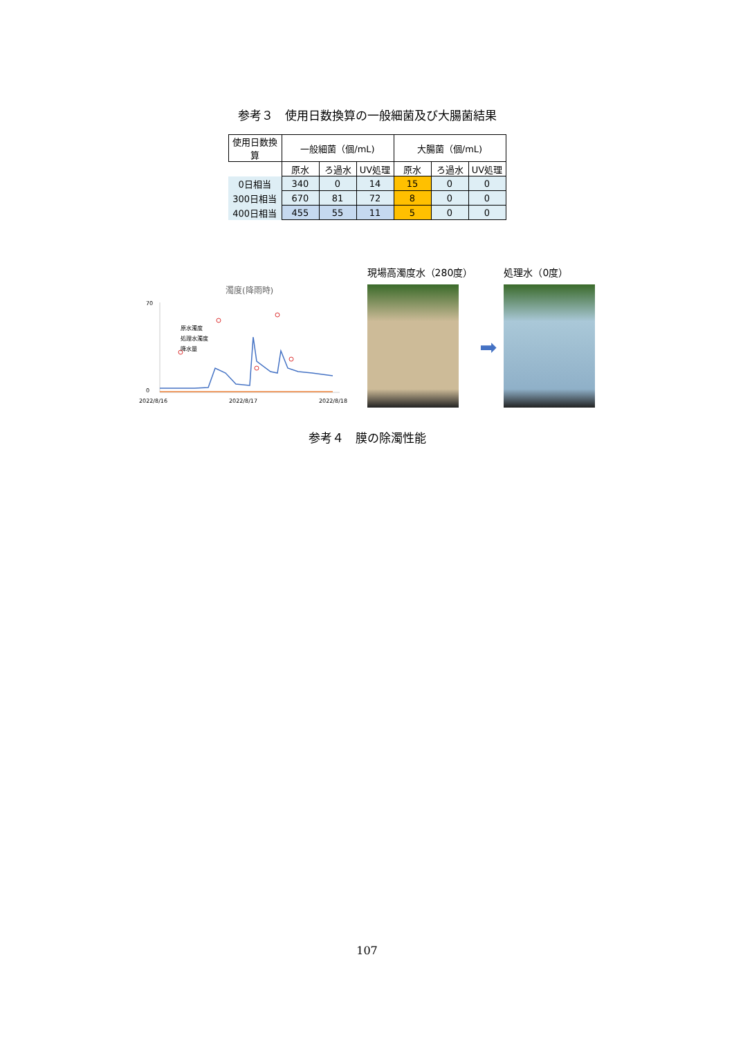参考３　使用日数換算の一般細菌及び大腸菌結果
| 使用日数換算 | 一般細菌（個/mL) | | | 大腸菌（個/mL) | | |
| --- | --- | --- | --- | --- | --- | --- |
| | 原水 | ろ過水 | UV処理 | 原水 | ろ過水 | UV処理 |
| 0日相当 | 340 | 0 | 14 | 15 | 0 | 0 |
| 300日相当 | 670 | 81 | 72 | 8 | 0 | 0 |
| 400日相当 | 455 | 55 | 11 | 5 | 0 | 0 |
濁度(降雨時)
70
0
原水濁度
処理水濁度
降水量
2022/8/16
2022/8/17
2022/8/18
現場高濁度水（280度）
➡
処理水（0度）
参考４　膜の除濁性能
107